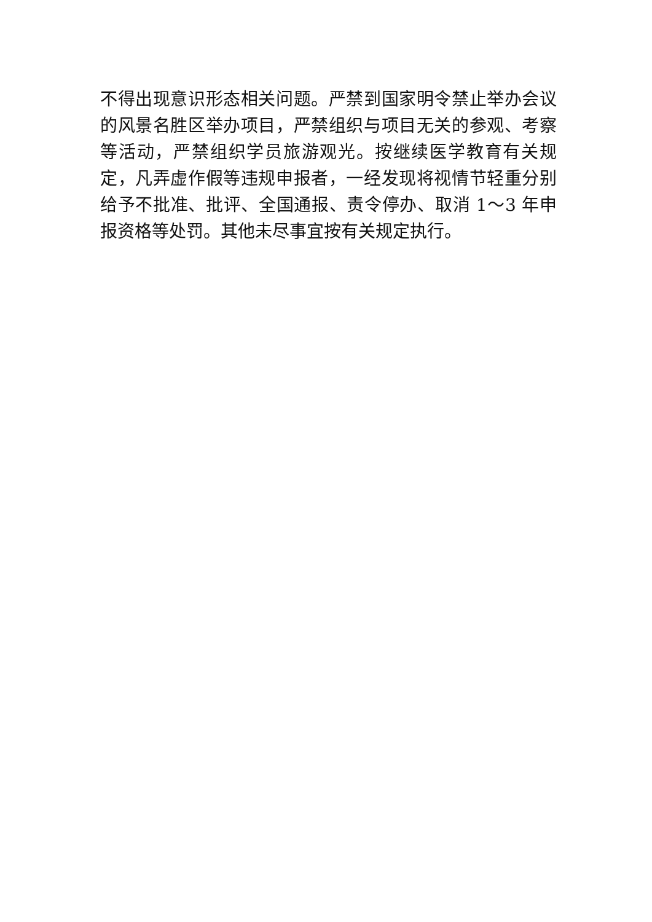不得出现意识形态相关问题。严禁到国家明令禁止举办会议的风景名胜区举办项目，严禁组织与项目无关的参观、考察等活动，严禁组织学员旅游观光。按继续医学教育有关规定，凡弄虚作假等违规申报者，一经发现将视情节轻重分别给予不批准、批评、全国通报、责令停办、取消 1～3 年申报资格等处罚。其他未尽事宜按有关规定执行。